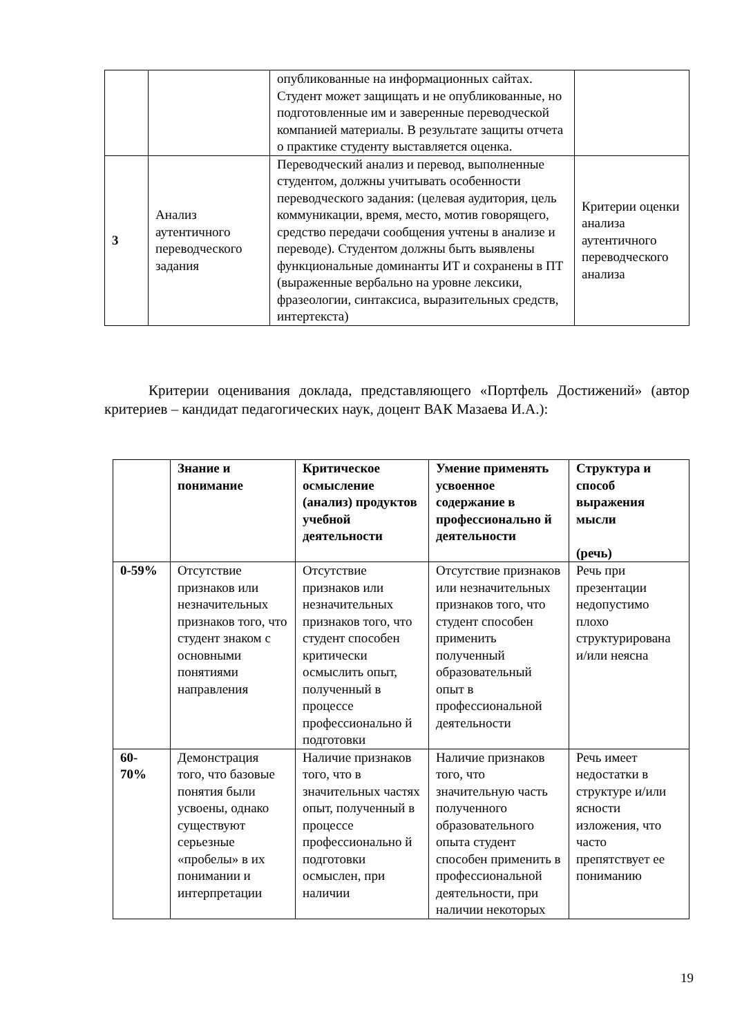| | | опубликованные на информационных сайтах. Студент может защищать и не опубликованные, но подготовленные им и заверенные переводческой компанией материалы. В результате защиты отчета о практике студенту выставляется оценка. | |
| 3 | Анализ аутентичного переводческого задания | Переводческий анализ и перевод, выполненные студентом, должны учитывать особенности переводческого задания: (целевая аудитория, цель коммуникации, время, место, мотив говорящего, средство передачи сообщения учтены в анализе и переводе). Студентом должны быть выявлены функциональные доминанты ИТ и сохранены в ПТ (выраженные вербально на уровне лексики, фразеологии, синтаксиса, выразительных средств, интертекста) | Критерии оценки анализа аутентичного переводческого анализа |
Критерии оценивания доклада, представляющего «Портфель Достижений» (автор критериев – кандидат педагогических наук, доцент ВАК Мазаева И.А.):
| | Знание и понимание | Критическое осмысление (анализ) продуктов учебной деятельности | Умение применять усвоенное содержание в профессионально й деятельности | Структура и способ выражения мысли (речь) |
| --- | --- | --- | --- | --- |
| 0-59% | Отсутствие признаков или незначительных признаков того, что студент знаком с основными понятиями направления | Отсутствие признаков или незначительных признаков того, что студент способен критически осмыслить опыт, полученный в процессе профессионально й подготовки | Отсутствие признаков или незначительных признаков того, что студент способен применить полученный образовательный опыт в профессиональной деятельности | Речь при презентации недопустимо плохо структурирована и/или неясна |
| 60- 70% | Демонстрация того, что базовые понятия были усвоены, однако существуют серьезные «пробелы» в их понимании и интерпретации | Наличие признаков того, что в значительных частях опыт, полученный в процессе профессионально й подготовки осмыслен, при наличии | Наличие признаков того, что значительную часть полученного образовательного опыта студент способен применить в профессиональной деятельности, при наличии некоторых | Речь имеет недостатки в структуре и/или ясности изложения, что часто препятствует ее пониманию |
19